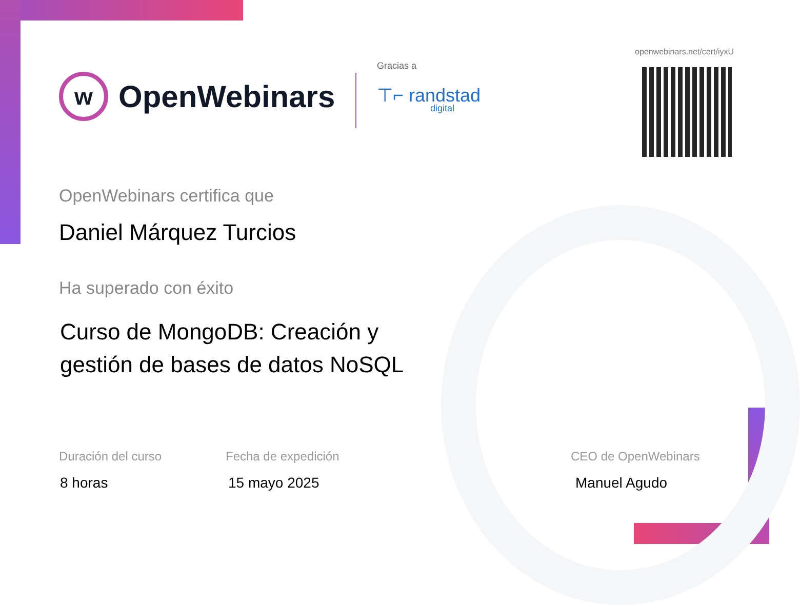openwebinars.net/cert/iyxU
w
OpenWebinars
Gracias a
⊤⌐ randstad
digital
OpenWebinars certifica que
Daniel Márquez Turcios
Ha superado con éxito
Curso de MongoDB: Creación y
gestión de bases de datos NoSQL
Duración del curso Fecha de expedición CEO de OpenWebinars
8 horas 15 mayo 2025 Manuel Agudo